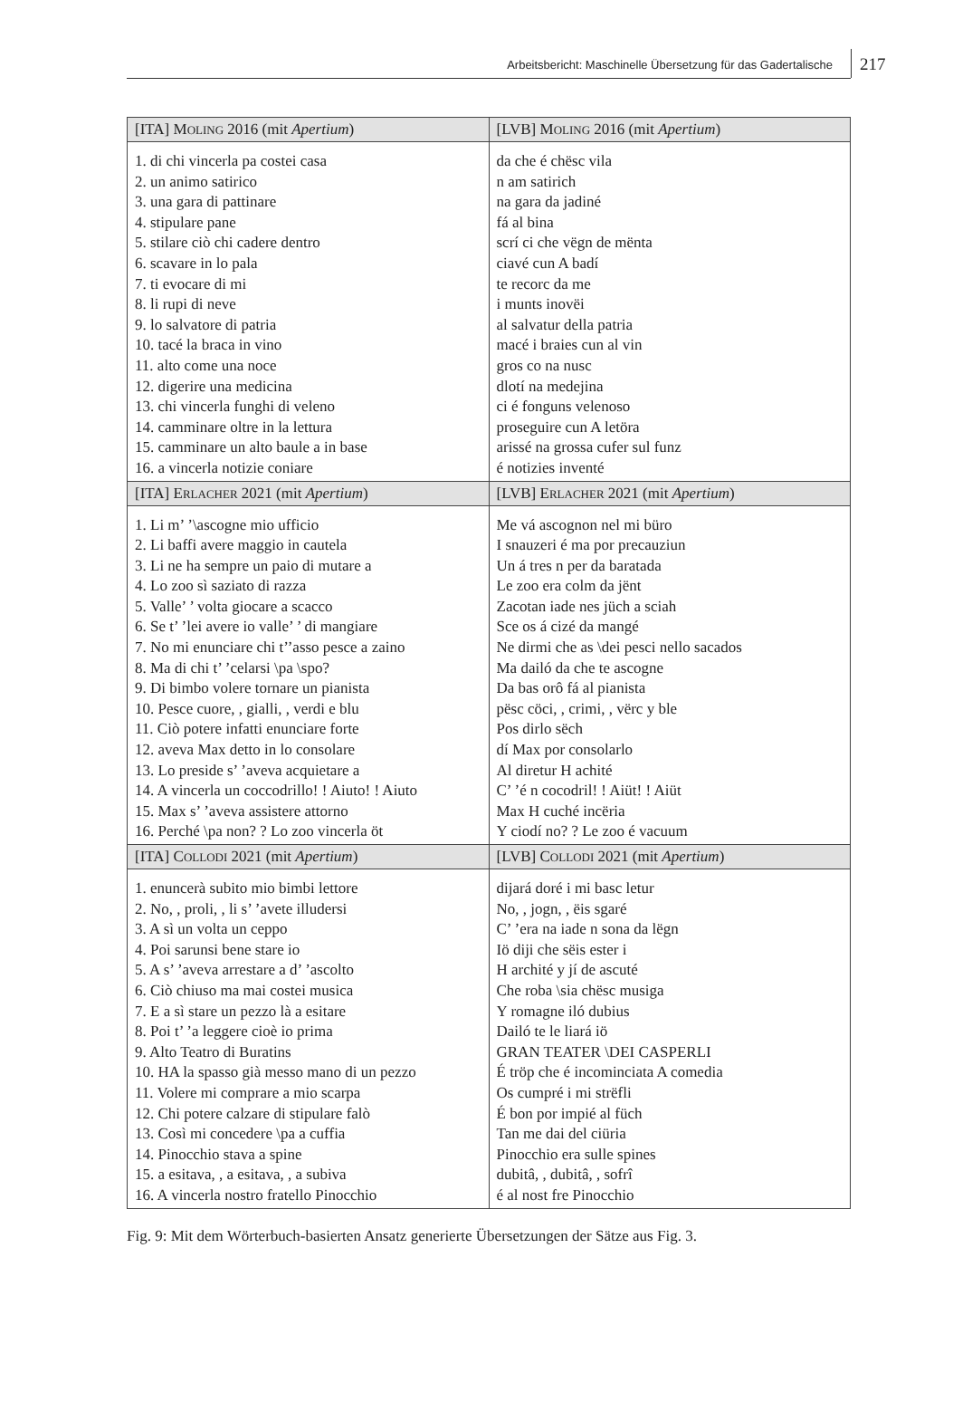Arbeitsbericht: Maschinelle Übersetzung für das Gadertalische
217
| [ITA] M OLING 2016 (mit Apertium ) | [LVB] M OLING 2016 (mit Apertium ) |
| --- | --- |
| 1. di chi vincerla pa costei casa 2. un animo satirico 3. una gara di pattinare 4. stipulare pane 5. stilare ciò chi cadere dentro 6. scavare in lo pala 7. ti evocare di mi 8. li rupi di neve 9. lo salvatore di patria 10. tacé la braca in vino 11. alto come una noce 12. digerire una medicina 13. chi vincerla funghi di veleno 14. camminare oltre in la lettura 15. camminare un alto baule a in base 16. a vincerla notizie coniare | da che é chësc vila n am satirich na gara da jadiné fá al bina scrí ci che vëgn de mënta ciavé cun A badí te recorc da me i munts inovëi al salvatur della patria macé i braies cun al vin gros co na nusc dlotí na medejina ci é fonguns velenoso proseguire cun A letöra arissé na grossa cufer sul funz é notizies inventé |
| [ITA] E RLACHER 2021 (mit Apertium ) | [LVB] E RLACHER 2021 (mit Apertium ) |
| 1. Li m’ ’\ascogne mio ufficio 2. Li baffi avere maggio in cautela 3. Li ne ha sempre un paio di mutare a 4. Lo zoo sì saziato di razza 5. Valle’ ’ volta giocare a scacco 6. Se t’ ’lei avere io valle’ ’ di mangiare 7. No mi enunciare chi t’’asso pesce a zaino 8. Ma di chi t’ ’celarsi \pa \spo? 9. Di bimbo volere tornare un pianista 10. Pesce cuore, , gialli, , verdi e blu 11. Ciò potere infatti enunciare forte 12. aveva Max detto in lo consolare 13. Lo preside s’ ’aveva acquietare a 14. A vincerla un coccodrillo! ! Aiuto! ! Aiuto 15. Max s’ ’aveva assistere attorno 16. Perché \pa non? ? Lo zoo vincerla öt | Me vá ascognon nel mi büro I snauzeri é ma por precauziun Un á tres n per da baratada Le zoo era colm da jënt Zacotan iade nes jüch a sciah Sce os á cizé da mangé Ne dirmi che as \dei pesci nello sacados Ma dailó da che te ascogne Da bas orô fá al pianista pësc cöci, , crimi, , vërc y ble Pos dirlo sëch dí Max por consolarlo Al diretur H achité C’ ’é n cocodril! ! Aiüt! ! Aiüt Max H cuché incëria Y ciodí no? ? Le zoo é vacuum |
| [ITA] C OLLODI 2021 (mit Apertium ) | [LVB] C OLLODI 2021 (mit Apertium ) |
| 1. enuncerà subito mio bimbi lettore 2. No, , proli, , li s’ ’avete illudersi 3. A sì un volta un ceppo 4. Poi sarunsi bene stare io 5. A s’ ’aveva arrestare a d’ ’ascolto 6. Ciò chiuso ma mai costei musica 7. E a sì stare un pezzo là a esitare 8. Poi t’ ’a leggere cioè io prima 9. Alto Teatro di Buratins 10. HA la spasso già messo mano di un pezzo 11. Volere mi comprare a mio scarpa 12. Chi potere calzare di stipulare falò 13. Così mi concedere \pa a cuffia 14. Pinocchio stava a spine 15. a esitava, , a esitava, , a subiva 16. A vincerla nostro fratello Pinocchio | dijará doré i mi basc letur No, , jogn, , ëis sgaré C’ ’era na iade n sona da lëgn Iö diji che sëis ester i H archité y jí de ascuté Che roba \sia chësc musiga Y romagne iló dubius Dailó te le liará iö GRAN TEATER \DEI CASPERLI É tröp che é incominciata A comedia Os cumpré i mi strëfli É bon por impié al füch Tan me dai del ciüria Pinocchio era sulle spines dubitâ, , dubitâ, , sofrî é al nost fre Pinocchio |
Fig. 9: Mit dem Wörterbuch-basierten Ansatz generierte Übersetzungen der Sätze aus Fig. 3.